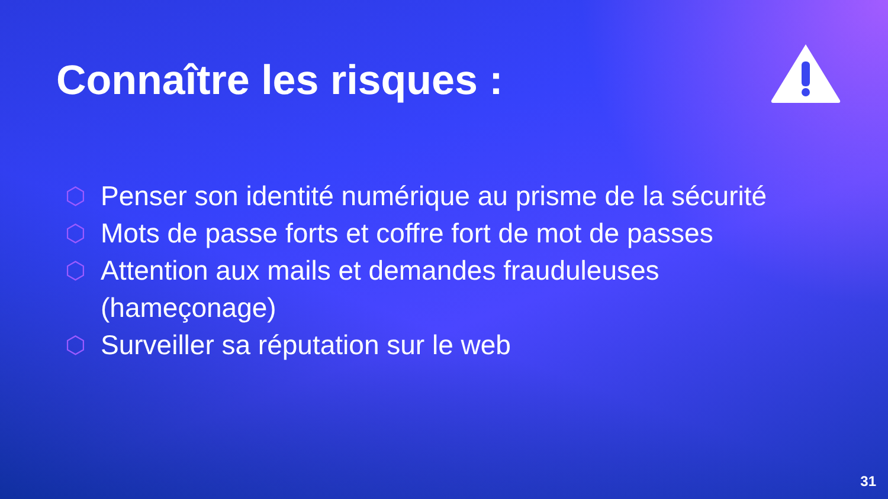Connaître les risques :
⬡ Penser son identité numérique au prisme de la sécurité
⬡ Mots de passe forts et coffre fort de mot de passes
⬡ Attention aux mails et demandes frauduleuses
(hameçonage)
⬡ Surveiller sa réputation sur le web
31